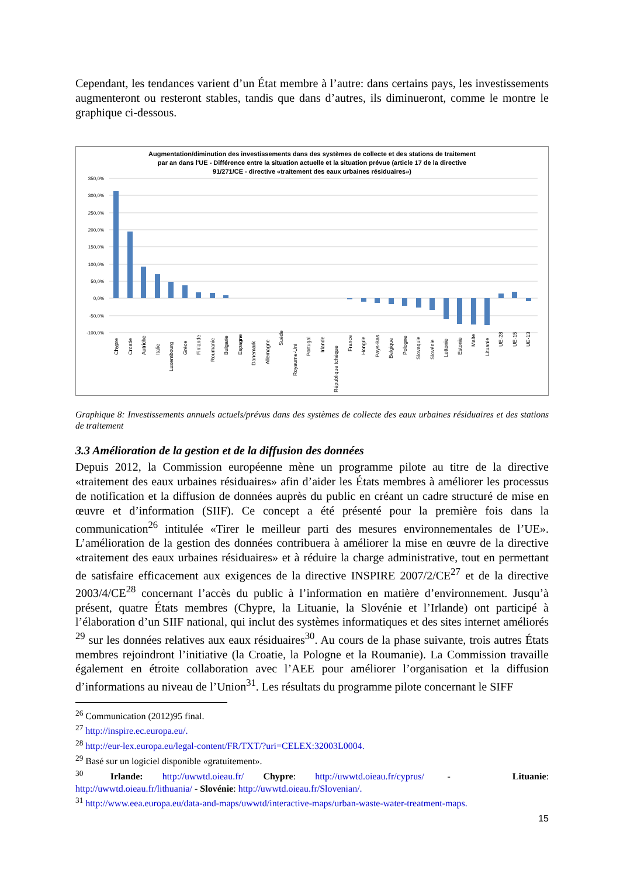Cependant, les tendances varient d’un État membre à l’autre: dans certains pays, les investissements augmenteront ou resteront stables, tandis que dans d’autres, ils diminueront, comme le montre le graphique ci-dessous.
Augmentation/diminution des investissements dans des systèmes de collecte et des stations de traitement
par an dans l'UE - Différence entre la situation actuelle et la situation prévue (article 17 de la directive
91/271/CE - directive «traitement des eaux urbaines résiduaires»)
350,0%
300,0%
250,0%
200,0%
150,0%
100,0%
50,0%
0,0%
-50,0%
-100,0%
Chypre
Croatie
Autriche
Italie
Luxembourg
Grèce
Finlande
Roumanie
Bulgarie
Espagne
Danemark
Allemagne
Suède
Royaume-Uni
Portugal
Irlande
République tchèque
France
Hongrie
Pays-Bas
Belgique
Pologne
Slovaquie
Slovénie
Lettonie
Estonie
Malte
Lituanie
UE-28
UE-15
UE-13
Graphique 8: Investissements annuels actuels/prévus dans des systèmes de collecte des eaux urbaines résiduaires et des stations de traitement
3.3 Amélioration de la gestion et de la diffusion des données
Depuis 2012, la Commission européenne mène un programme pilote au titre de la directive «traitement des eaux urbaines résiduaires» afin d’aider les États membres à améliorer les processus de notification et la diffusion de données auprès du public en créant un cadre structuré de mise en œuvre et d’information (SIIF). Ce concept a été présenté pour la première fois dans la communication<sup>26</sup> intitulée «Tirer le meilleur parti des mesures environnementales de l’UE». L’amélioration de la gestion des données contribuera à améliorer la mise en œuvre de la directive «traitement des eaux urbaines résiduaires» et à réduire la charge administrative, tout en permettant de satisfaire efficacement aux exigences de la directive INSPIRE 2007/2/CE<sup>27</sup> et de la directive 2003/4/CE<sup>28</sup> concernant l’accès du public à l’information en matière d’environnement. Jusqu’à présent, quatre États membres (Chypre, la Lituanie, la Slovénie et l’Irlande) ont participé à l’élaboration d’un SIIF national, qui inclut des systèmes informatiques et des sites internet améliorés <sup>29</sup> sur les données relatives aux eaux résiduaires<sup>30</sup>. Au cours de la phase suivante, trois autres États membres rejoindront l’initiative (la Croatie, la Pologne et la Roumanie). La Commission travaille également en étroite collaboration avec l’AEE pour améliorer l’organisation et la diffusion d’informations au niveau de l’Union<sup>31</sup>. Les résultats du programme pilote concernant le SIFF
<sup>26</sup> Communication (2012)95 final.
<sup>27</sup> http://inspire.ec.europa.eu/.
<sup>28</sup> http://eur-lex.europa.eu/legal-content/FR/TXT/?uri=CELEX:32003L0004.
<sup>29</sup> Basé sur un logiciel disponible «gratuitement».
<sup>30</sup> Irlande: http://uwwtd.oieau.fr/ Chypre: http://uwwtd.oieau.fr/cyprus/ - Lituanie: http://uwwtd.oieau.fr/lithuania/ - Slovénie: http://uwwtd.oieau.fr/Slovenian/.
<sup>31</sup> http://www.eea.europa.eu/data-and-maps/uwwtd/interactive-maps/urban-waste-water-treatment-maps.
15